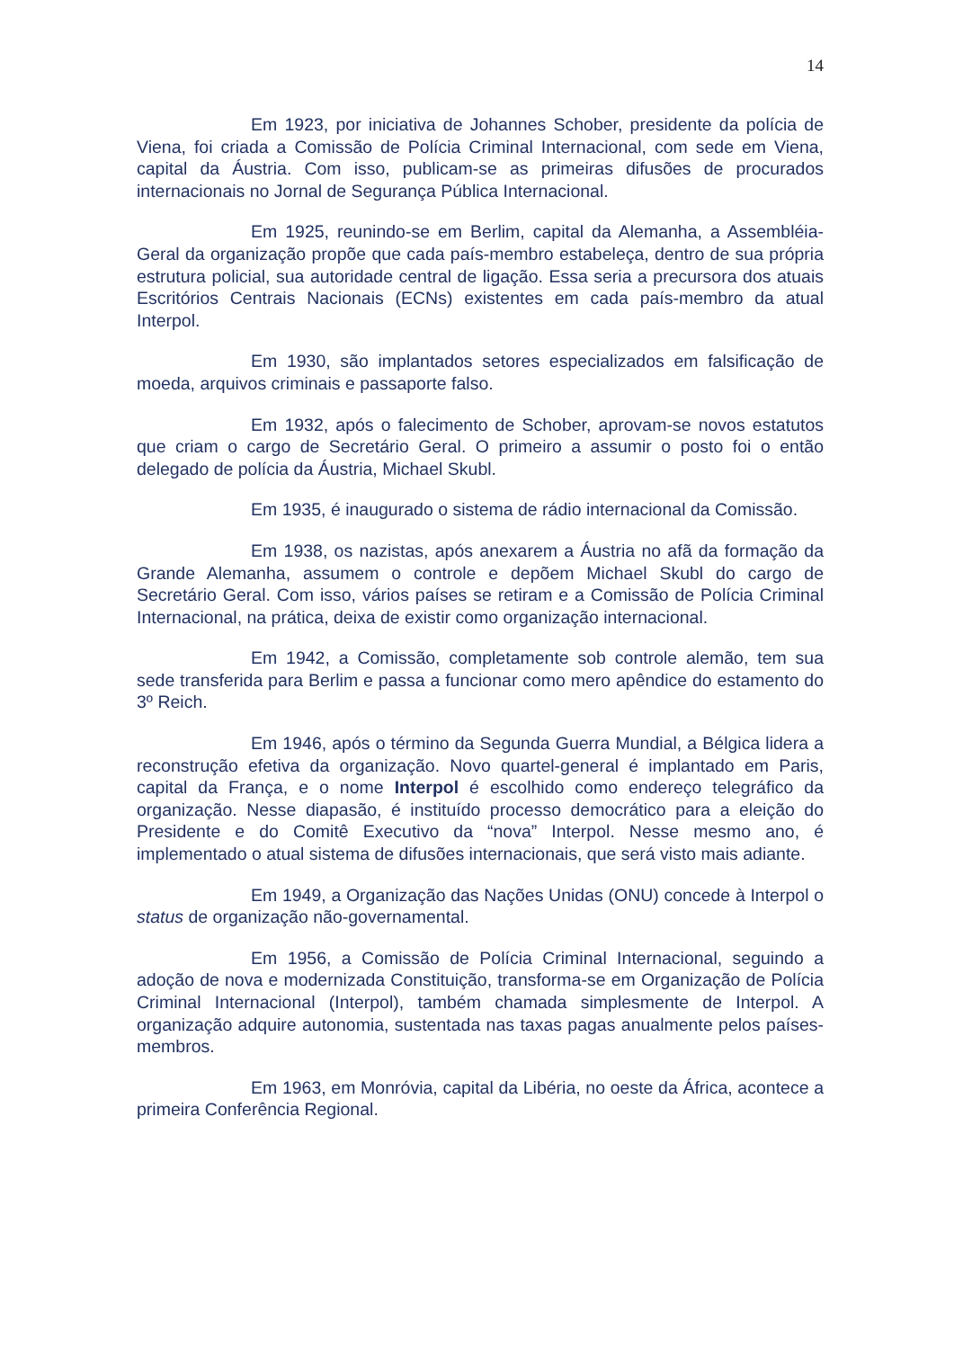14
Em 1923, por iniciativa de Johannes Schober, presidente da polícia de Viena, foi criada a Comissão de Polícia Criminal Internacional, com sede em Viena, capital da Áustria. Com isso, publicam-se as primeiras difusões de procurados internacionais no Jornal de Segurança Pública Internacional.
Em 1925, reunindo-se em Berlim, capital da Alemanha, a Assembléia-Geral da organização propõe que cada país-membro estabeleça, dentro de sua própria estrutura policial, sua autoridade central de ligação. Essa seria a precursora dos atuais Escritórios Centrais Nacionais (ECNs) existentes em cada país-membro da atual Interpol.
Em 1930, são implantados setores especializados em falsificação de moeda, arquivos criminais e passaporte falso.
Em 1932, após o falecimento de Schober, aprovam-se novos estatutos que criam o cargo de Secretário Geral. O primeiro a assumir o posto foi o então delegado de polícia da Áustria, Michael Skubl.
Em 1935, é inaugurado o sistema de rádio internacional da Comissão.
Em 1938, os nazistas, após anexarem a Áustria no afã da formação da Grande Alemanha, assumem o controle e depõem Michael Skubl do cargo de Secretário Geral. Com isso, vários países se retiram e a Comissão de Polícia Criminal Internacional, na prática, deixa de existir como organização internacional.
Em 1942, a Comissão, completamente sob controle alemão, tem sua sede transferida para Berlim e passa a funcionar como mero apêndice do estamento do 3º Reich.
Em 1946, após o término da Segunda Guerra Mundial, a Bélgica lidera a reconstrução efetiva da organização. Novo quartel-general é implantado em Paris, capital da França, e o nome Interpol é escolhido como endereço telegráfico da organização. Nesse diapasão, é instituído processo democrático para a eleição do Presidente e do Comitê Executivo da “nova” Interpol. Nesse mesmo ano, é implementado o atual sistema de difusões internacionais, que será visto mais adiante.
Em 1949, a Organização das Nações Unidas (ONU) concede à Interpol o status de organização não-governamental.
Em 1956, a Comissão de Polícia Criminal Internacional, seguindo a adoção de nova e modernizada Constituição, transforma-se em Organização de Polícia Criminal Internacional (Interpol), também chamada simplesmente de Interpol. A organização adquire autonomia, sustentada nas taxas pagas anualmente pelos países-membros.
Em 1963, em Monróvia, capital da Libéria, no oeste da África, acontece a primeira Conferência Regional.